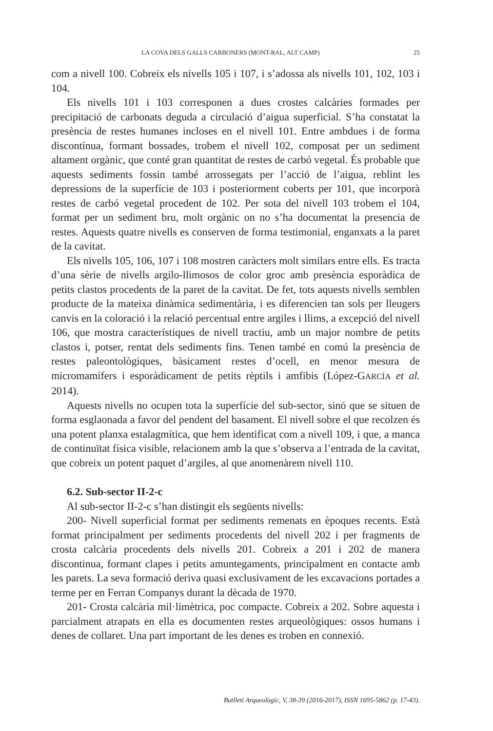LA COVA DELS GALLS CARBONERS (MONT-RAL, ALT CAMP) 25
com a nivell 100. Cobreix els nivells 105 i 107, i s’adossa als nivells 101, 102, 103 i 104.
Els nivells 101 i 103 corresponen a dues crostes calcàries formades per precipitació de carbonats deguda a circulació d’aigua superficial. S’ha constatat la presència de restes humanes incloses en el nivell 101. Entre ambdues i de forma discontínua, formant bossades, trobem el nivell 102, composat per un sediment altament orgànic, que conté gran quantitat de restes de carbó vegetal. És probable que aquests sediments fossin també arrossegats per l’acció de l’aigua, reblint les depressions de la superfície de 103 i posteriorment coberts per 101, que incorporà restes de carbó vegetal procedent de 102. Per sota del nivell 103 trobem el 104, format per un sediment bru, molt orgànic on no s’ha documentat la presencia de restes. Aquests quatre nivells es conserven de forma testimonial, enganxats a la paret de la cavitat.
Els nivells 105, 106, 107 i 108 mostren caràcters molt similars entre ells. Es tracta d’una sèrie de nivells argilo-llimosos de color groc amb presència esporàdica de petits clastos procedents de la paret de la cavitat. De fet, tots aquests nivells semblen producte de la mateixa dinàmica sedimentària, i es diferencien tan sols per lleugers canvis en la coloració i la relació percentual entre argiles i llims, a excepció del nivell 106, que mostra característiques de nivell tractiu, amb un major nombre de petits clastos i, potser, rentat dels sediments fins. Tenen també en comú la presència de restes paleontològiques, bàsicament restes d’ocell, en menor mesura de micromamífers i esporàdicament de petits rèptils i amfibis (López-GARCÍA et al. 2014).
Aquests nivells no ocupen tota la superfície del sub-sector, sinó que se situen de forma esglaonada a favor del pendent del basament. El nivell sobre el que recolzen és una potent planxa estalagmítica, que hem identificat com a nivell 109, i que, a manca de continuïtat física visible, relacionem amb la que s’observa a l’entrada de la cavitat, que cobreix un potent paquet d’argiles, al que anomenàrem nivell 110.
6.2. Sub-sector II-2-c
Al sub-sector II-2-c s’han distingit els següents nivells:
200- Nivell superficial format per sediments remenats en èpoques recents. Està format principalment per sediments procedents del nivell 202 i per fragments de crosta calcària procedents dels nivells 201. Cobreix a 201 i 202 de manera discontinua, formant clapes i petits amuntegaments, principalment en contacte amb les parets. La seva formació deriva quasi exclusivament de les excavacions portades a terme per en Ferran Companys durant la dècada de 1970.
201- Crosta calcària mil·limètrica, poc compacte. Cobreix a 202. Sobre aquesta i parcialment atrapats en ella es documenten restes arqueològiques: ossos humans i denes de collaret. Una part important de les denes es troben en connexió.
Butlletí Arqueològic, V, 38-39 (2016-2017), ISSN 1695-5862 (p. 17-43).